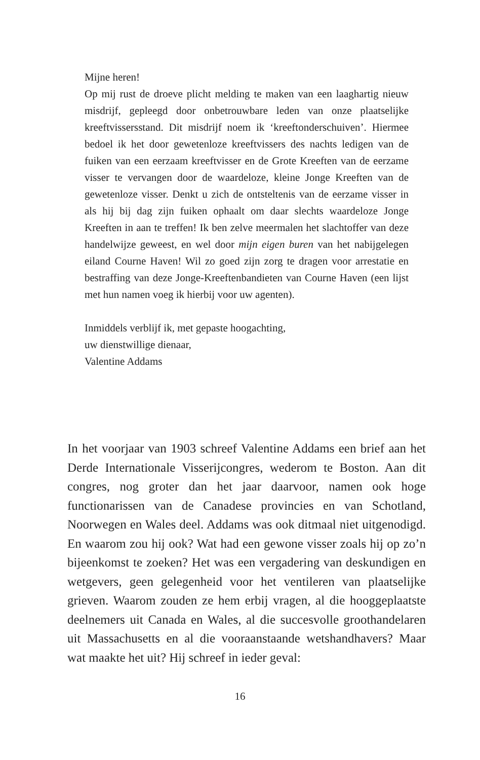Mijne heren!
Op mij rust de droeve plicht melding te maken van een laaghartig nieuw misdrijf, gepleegd door onbetrouwbare leden van onze plaatselijke kreeftvissersstand. Dit misdrijf noem ik ‘kreeftonderschuiven’. Hiermee bedoel ik het door gewetenloze kreeftvissers des nachts ledigen van de fuiken van een eerzaam kreeftvisser en de Grote Kreeften van de eerzame visser te vervangen door de waardeloze, kleine Jonge Kreeften van de gewetenloze visser. Denkt u zich de ontsteltenis van de eerzame visser in als hij bij dag zijn fuiken ophaalt om daar slechts waardeloze Jonge Kreeften in aan te treffen! Ik ben zelve meermalen het slachtoffer van deze handelwijze geweest, en wel door mijn eigen buren van het nabijgelegen eiland Courne Haven! Wil zo goed zijn zorg te dragen voor arrestatie en bestraffing van deze Jonge-Kreeftenbandieten van Courne Haven (een lijst met hun namen voeg ik hierbij voor uw agenten).
Inmiddels verblijf ik, met gepaste hoogachting,
uw dienstwillige dienaar,
Valentine Addams
In het voorjaar van 1903 schreef Valentine Addams een brief aan het Derde Internationale Visserijcongres, wederom te Boston. Aan dit congres, nog groter dan het jaar daarvoor, namen ook hoge functionarissen van de Canadese provincies en van Schotland, Noorwegen en Wales deel. Addams was ook ditmaal niet uitgenodigd. En waarom zou hij ook? Wat had een gewone visser zoals hij op zo’n bijeenkomst te zoeken? Het was een vergadering van deskundigen en wetgevers, geen gelegenheid voor het ventileren van plaatselijke grieven. Waarom zouden ze hem erbij vragen, al die hooggeplaatste deelnemers uit Canada en Wales, al die succesvolle groothandelaren uit Massachusetts en al die vooraanstaande wetshandhavers? Maar wat maakte het uit? Hij schreef in ieder geval:
16